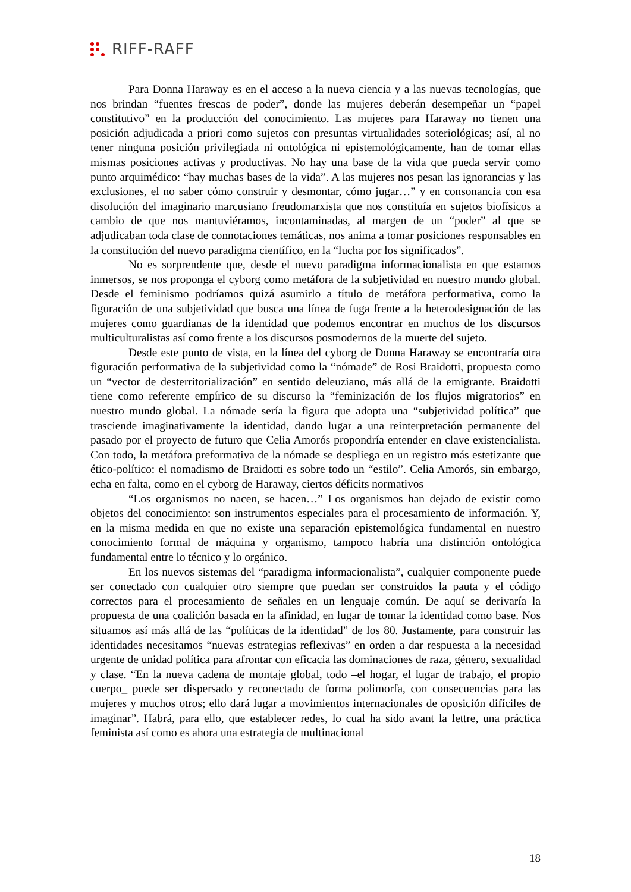RIFF-RAFF
Para Donna Haraway es en el acceso a la nueva ciencia y a las nuevas tecnologías, que nos brindan “fuentes frescas de poder”, donde las mujeres deberán desempeñar un “papel constitutivo” en la producción del conocimiento. Las mujeres para Haraway no tienen una posición adjudicada a priori como sujetos con presuntas virtualidades soteriológicas; así, al no tener ninguna posición privilegiada ni ontológica ni epistemológicamente, han de tomar ellas mismas posiciones activas y productivas. No hay una base de la vida que pueda servir como punto arquimédico: “hay muchas bases de la vida”. A las mujeres nos pesan las ignorancias y las exclusiones, el no saber cómo construir y desmontar, cómo jugar…” y en consonancia con esa disolución del imaginario marcusiano freudomarxista que nos constituía en sujetos biofísicos a cambio de que nos mantuviéramos, incontaminadas, al margen de un “poder” al que se adjudicaban toda clase de connotaciones temáticas, nos anima a tomar posiciones responsables en la constitución del nuevo paradigma científico, en la “lucha por los significados”.
No es sorprendente que, desde el nuevo paradigma informacionalista en que estamos inmersos, se nos proponga el cyborg como metáfora de la subjetividad en nuestro mundo global. Desde el feminismo podríamos quizá asumirlo a título de metáfora performativa, como la figuración de una subjetividad que busca una línea de fuga frente a la heterodesignación de las mujeres como guardianas de la identidad que podemos encontrar en muchos de los discursos multiculturalistas así como frente a los discursos posmodernos de la muerte del sujeto.
Desde este punto de vista, en la línea del cyborg de Donna Haraway se encontraría otra figuración performativa de la subjetividad como la “nómade” de Rosi Braidotti, propuesta como un “vector de desterritorialización” en sentido deleuziano, más allá de la emigrante. Braidotti tiene como referente empírico de su discurso la “feminización de los flujos migratorios” en nuestro mundo global. La nómade sería la figura que adopta una “subjetividad política” que trasciende imaginativamente la identidad, dando lugar a una reinterpretación permanente del pasado por el proyecto de futuro que Celia Amorós propondría entender en clave existencialista. Con todo, la metáfora preformativa de la nómade se despliega en un registro más estetizante que ético-político: el nomadismo de Braidotti es sobre todo un “estilo”. Celia Amorós, sin embargo, echa en falta, como en el cyborg de Haraway, ciertos déficits normativos
“Los organismos no nacen, se hacen…” Los organismos han dejado de existir como objetos del conocimiento: son instrumentos especiales para el procesamiento de información. Y, en la misma medida en que no existe una separación epistemológica fundamental en nuestro conocimiento formal de máquina y organismo, tampoco habría una distinción ontológica fundamental entre lo técnico y lo orgánico.
En los nuevos sistemas del “paradigma informacionalista”, cualquier componente puede ser conectado con cualquier otro siempre que puedan ser construidos la pauta y el código correctos para el procesamiento de señales en un lenguaje común. De aquí se derivaría la propuesta de una coalición basada en la afinidad, en lugar de tomar la identidad como base. Nos situamos así más allá de las “políticas de la identidad” de los 80. Justamente, para construir las identidades necesitamos “nuevas estrategias reflexivas” en orden a dar respuesta a la necesidad urgente de unidad política para afrontar con eficacia las dominaciones de raza, género, sexualidad y clase. “En la nueva cadena de montaje global, todo –el hogar, el lugar de trabajo, el propio cuerpo_ puede ser dispersado y reconectado de forma polimorfa, con consecuencias para las mujeres y muchos otros; ello dará lugar a movimientos internacionales de oposición difíciles de imaginar”. Habrá, para ello, que establecer redes, lo cual ha sido avant la lettre, una práctica feminista así como es ahora una estrategia de multinacional
18